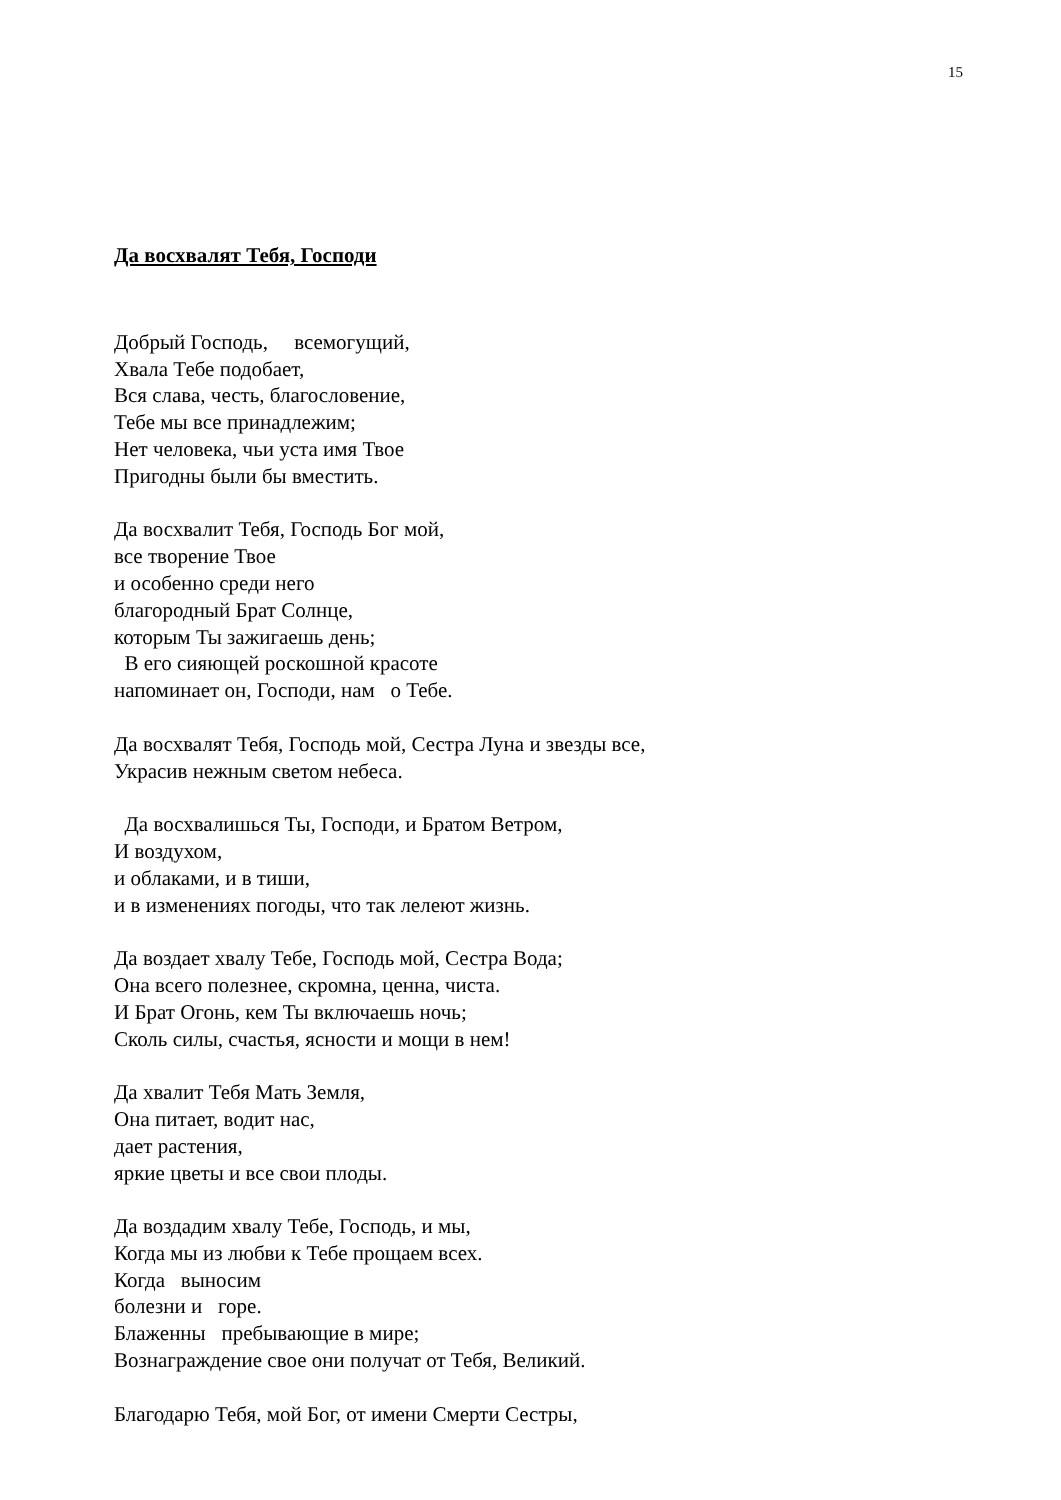15
Да восхвалят Тебя, Господи
Добрый Господь, всемогущий, Хвала Тебе подобает, Вся слава, честь, благословение, Тебе мы все принадлежим; Нет человека, чьи уста имя Твое Пригодны были бы вместить.
Да восхвалит Тебя, Господь Бог мой, все творение Твое и особенно среди него благородный Брат Солнце, которым Ты зажигаешь день; В его сияющей роскошной красоте напоминает он, Господи, нам о Тебе.
Да восхвалят Тебя, Господь мой, Сестра Луна и звезды все, Украсив нежным светом небеса.
Да восхвалишься Ты, Господи, и Братом Ветром, И воздухом, и облаками, и в тиши, и в изменениях погоды, что так лелеют жизнь.
Да воздает хвалу Тебе, Господь мой, Сестра Вода; Она всего полезнее, скромна, ценна, чиста. И Брат Огонь, кем Ты включаешь ночь; Сколь силы, счастья, ясности и мощи в нем!
Да хвалит Тебя Мать Земля, Она питает, водит нас, дает растения, яркие цветы и все свои плоды.
Да воздадим хвалу Тебе, Господь, и мы, Когда мы из любви к Тебе прощаем всех. Когда выносим болезни и горе. Блаженны пребывающие в мире; Вознаграждение свое они получат от Тебя, Великий.
Благодарю Тебя, мой Бог, от имени Смерти Сестры,